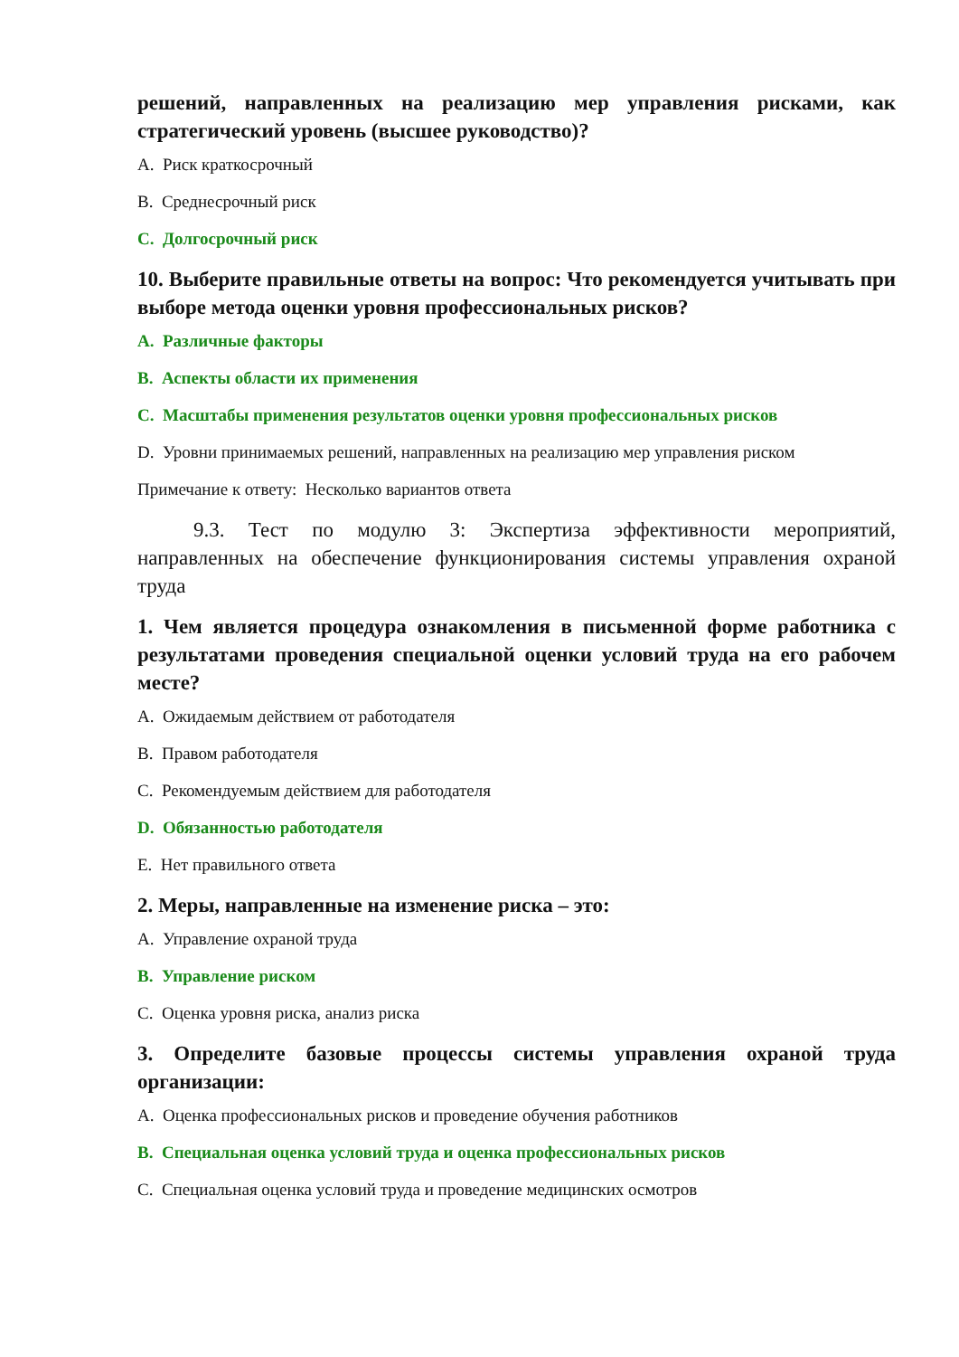решений, направленных на реализацию мер управления рисками, как стратегический уровень (высшее руководство)?
A. Риск краткосрочный
B. Среднесрочный риск
C. Долгосрочный риск
10. Выберите правильные ответы на вопрос: Что рекомендуется учитывать при выборе метода оценки уровня профессиональных рисков?
A. Различные факторы
B. Аспекты области их применения
C. Масштабы применения результатов оценки уровня профессиональных рисков
D. Уровни принимаемых решений, направленных на реализацию мер управления риском
Примечание к ответу: Несколько вариантов ответа
9.3. Тест по модулю 3: Экспертиза эффективности мероприятий, направленных на обеспечение функционирования системы управления охраной труда
1. Чем является процедура ознакомления в письменной форме работника с результатами проведения специальной оценки условий труда на его рабочем месте?
A. Ожидаемым действием от работодателя
B. Правом работодателя
C. Рекомендуемым действием для работодателя
D. Обязанностью работодателя
E. Нет правильного ответа
2. Меры, направленные на изменение риска – это:
A. Управление охраной труда
B. Управление риском
C. Оценка уровня риска, анализ риска
3. Определите базовые процессы системы управления охраной труда организации:
A. Оценка профессиональных рисков и проведение обучения работников
B. Специальная оценка условий труда и оценка профессиональных рисков
C. Специальная оценка условий труда и проведение медицинских осмотров